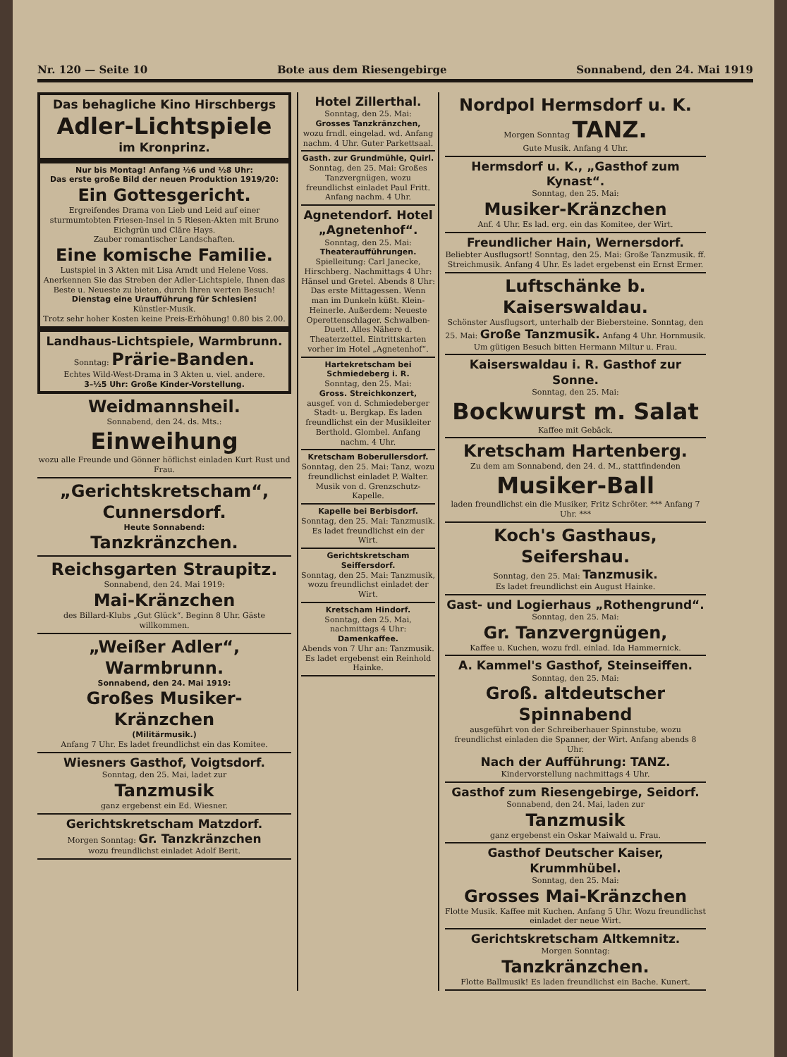Nr. 120 — Seite 10 Bote aus dem Riesengebirge Sonnabend, den 24. Mai 1919
Das behagliche Kino Hirschbergs
Adler-Lichtspiele
im Kronprinz.
Nur bis Montag! Anfang ½6 und ½8 Uhr:
Das erste große Bild der neuen Produktion 1919/20:
Ein Gottesgericht.
Ergreifendes Drama von Lieb und Leid auf einer sturmumtobten Friesen-Insel in 5 Riesen-Akten mit Bruno Eichgrün und Cläre Hays.
Zauber romantischer Landschaften.
Eine komische Familie.
Lustspiel in 3 Akten mit Lisa Arndt und Helene Voss.
Anerkennen Sie das Streben der Adler-Lichtspiele, Ihnen das Beste u. Neueste zu bieten, durch Ihren werten Besuch!
Dienstag eine Uraufführung für Schlesien!
Künstler-Musik.
Trotz sehr hoher Kosten keine Preis-Erhöhung! 0.80 bis 2.00.
Landhaus-Lichtspiele, Warmbrunn.
Sonntag: Prärie-Banden.
Echtes Wild-West-Drama in 3 Akten u. viel. andere.
3–½5 Uhr: Große Kinder-Vorstellung.
Weidmannsheil.
Sonnabend, den 24. ds. Mts.:
Einweihung
wozu alle Freunde und Gönner höflichst einladen Kurt Rust und Frau.
„Gerichtskretscham“, Cunnersdorf.
Heute Sonnabend:
Tanzkränzchen.
Reichsgarten Straupitz.
Sonnabend, den 24. Mai 1919:
Mai-Kränzchen
des Billard-Klubs „Gut Glück“. Beginn 8 Uhr. Gäste willkommen.
„Weißer Adler“, Warmbrunn.
Sonnabend, den 24. Mai 1919:
Großes Musiker-Kränzchen
(Militärmusik.)
Anfang 7 Uhr. Es ladet freundlichst ein das Komitee.
Wiesners Gasthof, Voigtsdorf.
Sonntag, den 25. Mai, ladet zur
Tanzmusik
ganz ergebenst ein Ed. Wiesner.
Gerichtskretscham Matzdorf.
Morgen Sonntag: Gr. Tanzkränzchen
wozu freundlichst einladet Adolf Berit.
Hotel Zillerthal.
Sonntag, den 25. Mai:
Grosses Tanzkränzchen,
wozu frndl. eingelad. wd. Anfang nachm. 4 Uhr. Guter Parkettsaal.
Gasth. zur Grundmühle, Quirl.
Sonntag, den 25. Mai: Großes Tanzvergnügen, wozu freundlichst einladet Paul Fritt. Anfang nachm. 4 Uhr.
Agnetendorf. Hotel „Agnetenhof“.
Sonntag, den 25. Mai:
Theateraufführungen.
Spielleitung: Carl Janecke, Hirschberg. Nachmittags 4 Uhr: Hänsel und Gretel. Abends 8 Uhr: Das erste Mittagessen. Wenn man im Dunkeln küßt. Klein-Heinerle. Außerdem: Neueste Operettenschlager. Schwalben-Duett. Alles Nähere d. Theaterzettel. Eintrittskarten vorher im Hotel „Agnetenhof“.
Hartekretscham bei Schmiedeberg i. R.
Sonntag, den 25. Mai:
Gross. Streichkonzert,
ausgef. von d. Schmiedeberger Stadt- u. Bergkap. Es laden freundlichst ein der Musikleiter Berthold. Glombel. Anfang nachm. 4 Uhr.
Kretscham Boberullersdorf.
Sonntag, den 25. Mai: Tanz, wozu freundlichst einladet P. Walter. Musik von d. Grenzschutz-Kapelle.
Kapelle bei Berbisdorf.
Sonntag, den 25. Mai: Tanzmusik. Es ladet freundlichst ein der Wirt.
Gerichtskretscham Seiffersdorf.
Sonntag, den 25. Mai: Tanzmusik, wozu freundlichst einladet der Wirt.
Kretscham Hindorf.
Sonntag, den 25. Mai, nachmittags 4 Uhr:
Damenkaffee.
Abends von 7 Uhr an: Tanzmusik. Es ladet ergebenst ein Reinhold Hainke.
Nordpol Hermsdorf u. K.
Morgen Sonntag TANZ.
Gute Musik. Anfang 4 Uhr.
Hermsdorf u. K., „Gasthof zum Kynast“.
Sonntag, den 25. Mai:
Musiker-Kränzchen
Anf. 4 Uhr. Es lad. erg. ein das Komitee, der Wirt.
Freundlicher Hain, Wernersdorf.
Beliebter Ausflugsort! Sonntag, den 25. Mai: Große Tanzmusik. ff. Streichmusik. Anfang 4 Uhr. Es ladet ergebenst ein Ernst Ermer.
Luftschänke b. Kaiserswaldau.
Schönster Ausflugsort, unterhalb der Biebersteine. Sonntag, den 25. Mai: Große Tanzmusik. Anfang 4 Uhr. Hornmusik. Um gütigen Besuch bitten Hermann Miltur u. Frau.
Kaiserswaldau i. R. Gasthof zur Sonne.
Sonntag, den 25. Mai:
Bockwurst m. Salat
Kaffee mit Gebäck.
Kretscham Hartenberg.
Zu dem am Sonnabend, den 24. d. M., stattfindenden
Musiker-Ball
laden freundlichst ein die Musiker, Fritz Schröter. *** Anfang 7 Uhr. ***
Koch's Gasthaus, Seifershau.
Sonntag, den 25. Mai: Tanzmusik.
Es ladet freundlichst ein August Hainke.
Gast- und Logierhaus „Rothengrund“.
Sonntag, den 25. Mai:
Gr. Tanzvergnügen,
Kaffee u. Kuchen, wozu frdl. einlad. Ida Hammernick.
A. Kammel's Gasthof, Steinseiffen.
Sonntag, den 25. Mai:
Groß. altdeutscher Spinnabend
ausgeführt von der Schreiberhauer Spinnstube, wozu freundlichst einladen die Spanner, der Wirt. Anfang abends 8 Uhr.
Nach der Aufführung: TANZ.
Kindervorstellung nachmittags 4 Uhr.
Gasthof zum Riesengebirge, Seidorf.
Sonnabend, den 24. Mai, laden zur
Tanzmusik
ganz ergebenst ein Oskar Maiwald u. Frau.
Gasthof Deutscher Kaiser, Krummhübel.
Sonntag, den 25. Mai:
Grosses Mai-Kränzchen
Flotte Musik. Kaffee mit Kuchen. Anfang 5 Uhr. Wozu freundlichst einladet der neue Wirt.
Gerichtskretscham Altkemnitz.
Morgen Sonntag:
Tanzkränzchen.
Flotte Ballmusik! Es laden freundlichst ein Bache. Kunert.